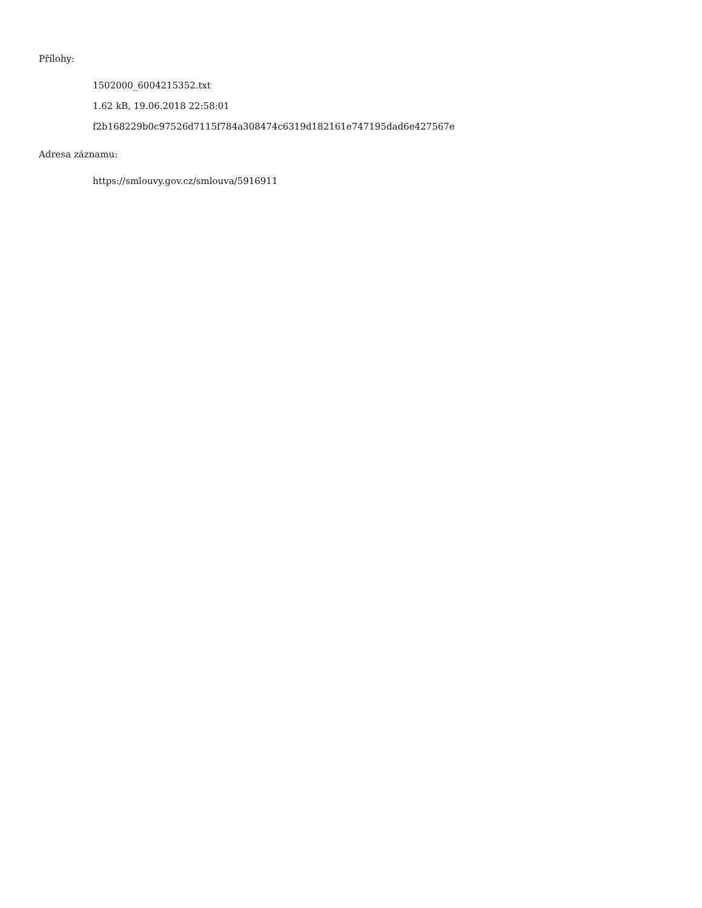Přílohy:
1502000_6004215352.txt
1.62 kB, 19.06.2018 22:58:01
f2b168229b0c97526d7115f784a308474c6319d182161e747195dad6e427567e
Adresa záznamu:
https://smlouvy.gov.cz/smlouva/5916911